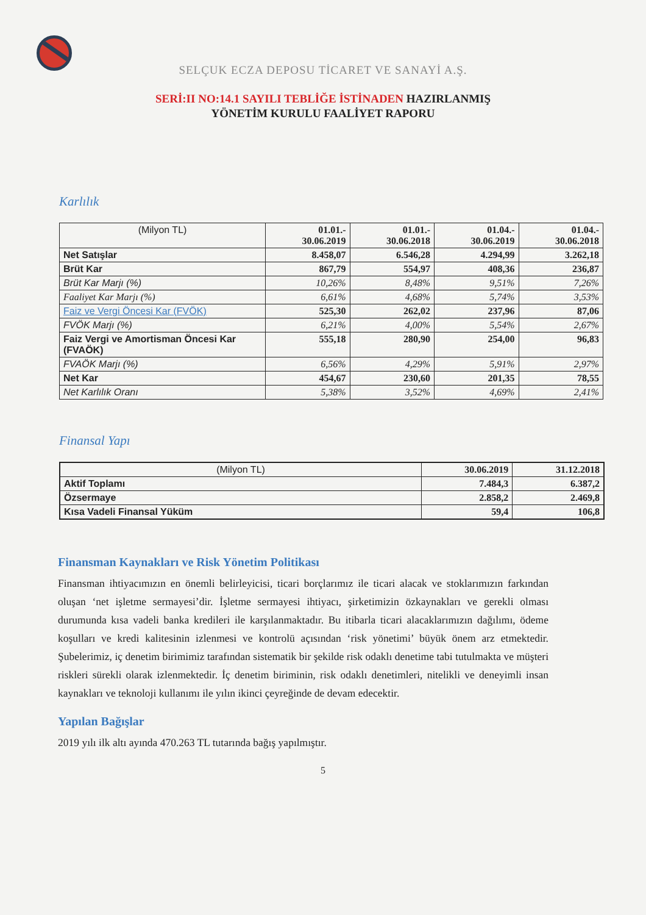SELÇUK ECZA DEPOSU TİCARET VE SANAYİ A.Ş.
SERİ:II NO:14.1 SAYILI TEBLİĞE İSTİNADEN HAZIRLANMIŞ
YÖNETİM KURULU FAALİYET RAPORU
Karlılık
| (Milyon TL) | 01.01.- 30.06.2019 | 01.01.- 30.06.2018 | 01.04.- 30.06.2019 | 01.04.- 30.06.2018 |
| --- | --- | --- | --- | --- |
| Net Satışlar | 8.458,07 | 6.546,28 | 4.294,99 | 3.262,18 |
| Brüt Kar | 867,79 | 554,97 | 408,36 | 236,87 |
| Brüt Kar Marjı (%) | 10,26% | 8,48% | 9,51% | 7,26% |
| Faaliyet Kar Marjı (%) | 6,61% | 4,68% | 5,74% | 3,53% |
| Faiz ve Vergi Öncesi Kar (FVÖK) | 525,30 | 262,02 | 237,96 | 87,06 |
| FVÖK Marjı (%) | 6,21% | 4,00% | 5,54% | 2,67% |
| Faiz Vergi ve Amortisman Öncesi Kar (FVAÖK) | 555,18 | 280,90 | 254,00 | 96,83 |
| FVAÖK Marjı (%) | 6,56% | 4,29% | 5,91% | 2,97% |
| Net Kar | 454,67 | 230,60 | 201,35 | 78,55 |
| Net Karlılık Oranı | 5,38% | 3,52% | 4,69% | 2,41% |
Finansal Yapı
| (Milyon TL) | 30.06.2019 | 31.12.2018 |
| --- | --- | --- |
| Aktif Toplamı | 7.484,3 | 6.387,2 |
| Özsermaye | 2.858,2 | 2.469,8 |
| Kısa Vadeli Finansal Yüküm | 59,4 | 106,8 |
Finansman Kaynakları ve Risk Yönetim Politikası
Finansman ihtiyacımızın en önemli belirleyicisi, ticari borçlarımız ile ticari alacak ve stoklarımızın farkından oluşan ‘net işletme sermayesi’dir. İşletme sermayesi ihtiyacı, şirketimizin özkaynakları ve gerekli olması durumunda kısa vadeli banka kredileri ile karşılanmaktadır. Bu itibarla ticari alacaklarımızın dağılımı, ödeme koşulları ve kredi kalitesinin izlenmesi ve kontrolü açısından ‘risk yönetimi’ büyük önem arz etmektedir. Şubelerimiz, iç denetim birimimiz tarafından sistematik bir şekilde risk odaklı denetime tabi tutulmakta ve müşteri riskleri sürekli olarak izlenmektedir. İç denetim biriminin, risk odaklı denetimleri, nitelikli ve deneyimli insan kaynakları ve teknoloji kullanımı ile yılın ikinci çeyreğinde de devam edecektir.
Yapılan Bağışlar
2019 yılı ilk altı ayında 470.263 TL tutarında bağış yapılmıştır.
5